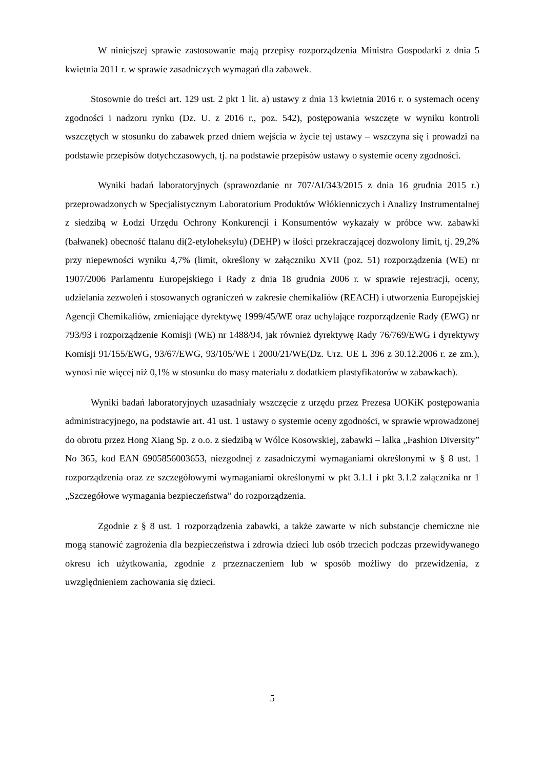W niniejszej sprawie zastosowanie mają przepisy rozporządzenia Ministra Gospodarki z dnia 5 kwietnia 2011 r. w sprawie zasadniczych wymagań dla zabawek.
Stosownie do treści art. 129 ust. 2 pkt 1 lit. a) ustawy z dnia 13 kwietnia 2016 r. o systemach oceny zgodności i nadzoru rynku (Dz. U. z 2016 r., poz. 542), postępowania wszczęte w wyniku kontroli wszczętych w stosunku do zabawek przed dniem wejścia w życie tej ustawy – wszczyna się i prowadzi na podstawie przepisów dotychczasowych, tj. na podstawie przepisów ustawy o systemie oceny zgodności.
Wyniki badań laboratoryjnych (sprawozdanie nr 707/AI/343/2015 z dnia 16 grudnia 2015 r.) przeprowadzonych w Specjalistycznym Laboratorium Produktów Włókienniczych i Analizy Instrumentalnej z siedzibą w Łodzi Urzędu Ochrony Konkurencji i Konsumentów wykazały w próbce ww. zabawki (bałwanek) obecność ftalanu di(2-etyloheksylu) (DEHP) w ilości przekraczającej dozwolony limit, tj. 29,2% przy niepewności wyniku 4,7% (limit, określony w załączniku XVII (poz. 51) rozporządzenia (WE) nr 1907/2006 Parlamentu Europejskiego i Rady z dnia 18 grudnia 2006 r. w sprawie rejestracji, oceny, udzielania zezwoleń i stosowanych ograniczeń w zakresie chemikaliów (REACH) i utworzenia Europejskiej Agencji Chemikaliów, zmieniające dyrektywę 1999/45/WE oraz uchylające rozporządzenie Rady (EWG) nr 793/93 i rozporządzenie Komisji (WE) nr 1488/94, jak również dyrektywę Rady 76/769/EWG i dyrektywy Komisji 91/155/EWG, 93/67/EWG, 93/105/WE i 2000/21/WE(Dz. Urz. UE L 396 z 30.12.2006 r. ze zm.), wynosi nie więcej niż 0,1% w stosunku do masy materiału z dodatkiem plastyfikatorów w zabawkach).
Wyniki badań laboratoryjnych uzasadniały wszczęcie z urzędu przez Prezesa UOKiK postępowania administracyjnego, na podstawie art. 41 ust. 1 ustawy o systemie oceny zgodności, w sprawie wprowadzonej do obrotu przez Hong Xiang Sp. z o.o. z siedzibą w Wólce Kosowskiej, zabawki – lalka „Fashion Diversity” No 365, kod EAN 6905856003653, niezgodnej z zasadniczymi wymaganiami określonymi w § 8 ust. 1 rozporządzenia oraz ze szczegółowymi wymaganiami określonymi w pkt 3.1.1 i pkt 3.1.2 załącznika nr 1 „Szczegółowe wymagania bezpieczeństwa” do rozporządzenia.
Zgodnie z § 8 ust. 1 rozporządzenia zabawki, a także zawarte w nich substancje chemiczne nie mogą stanowić zagrożenia dla bezpieczeństwa i zdrowia dzieci lub osób trzecich podczas przewidywanego okresu ich użytkowania, zgodnie z przeznaczeniem lub w sposób możliwy do przewidzenia, z uwzględnieniem zachowania się dzieci.
5